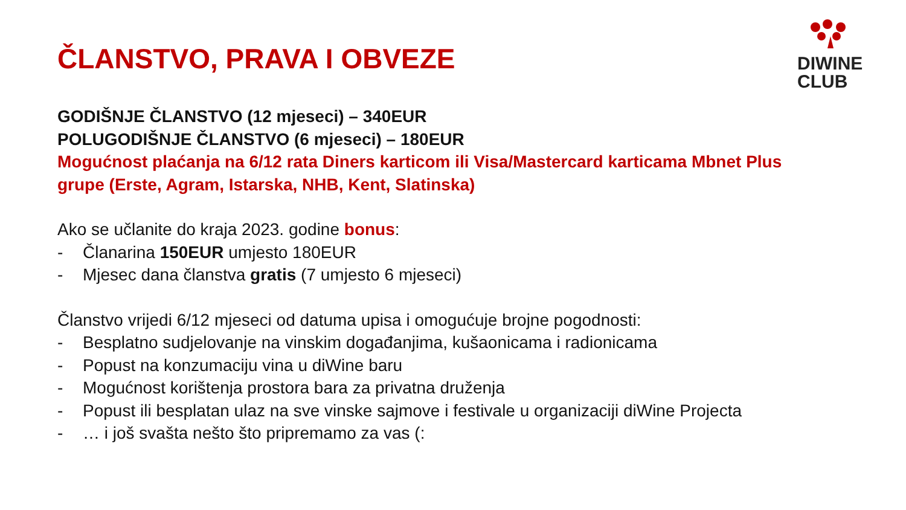DIWINE
CLUB
ČLANSTVO, PRAVA I OBVEZE
GODIŠNJE ČLANSTVO (12 mjeseci) – 340EUR
POLUGODIŠNJE ČLANSTVO (6 mjeseci) – 180EUR
Mogućnost plaćanja na 6/12 rata Diners karticom ili Visa/Mastercard karticama Mbnet Plus grupe (Erste, Agram, Istarska, NHB, Kent, Slatinska)
Ako se učlanite do kraja 2023. godine bonus:
- Članarina 150EUR umjesto 180EUR
- Mjesec dana članstva gratis (7 umjesto 6 mjeseci)
Članstvo vrijedi 6/12 mjeseci od datuma upisa i omogućuje brojne pogodnosti:
- Besplatno sudjelovanje na vinskim događanjima, kušaonicama i radionicama
- Popust na konzumaciju vina u diWine baru
- Mogućnost korištenja prostora bara za privatna druženja
- Popust ili besplatan ulaz na sve vinske sajmove i festivale u organizaciji diWine Projecta
- … i još svašta nešto što pripremamo za vas (: